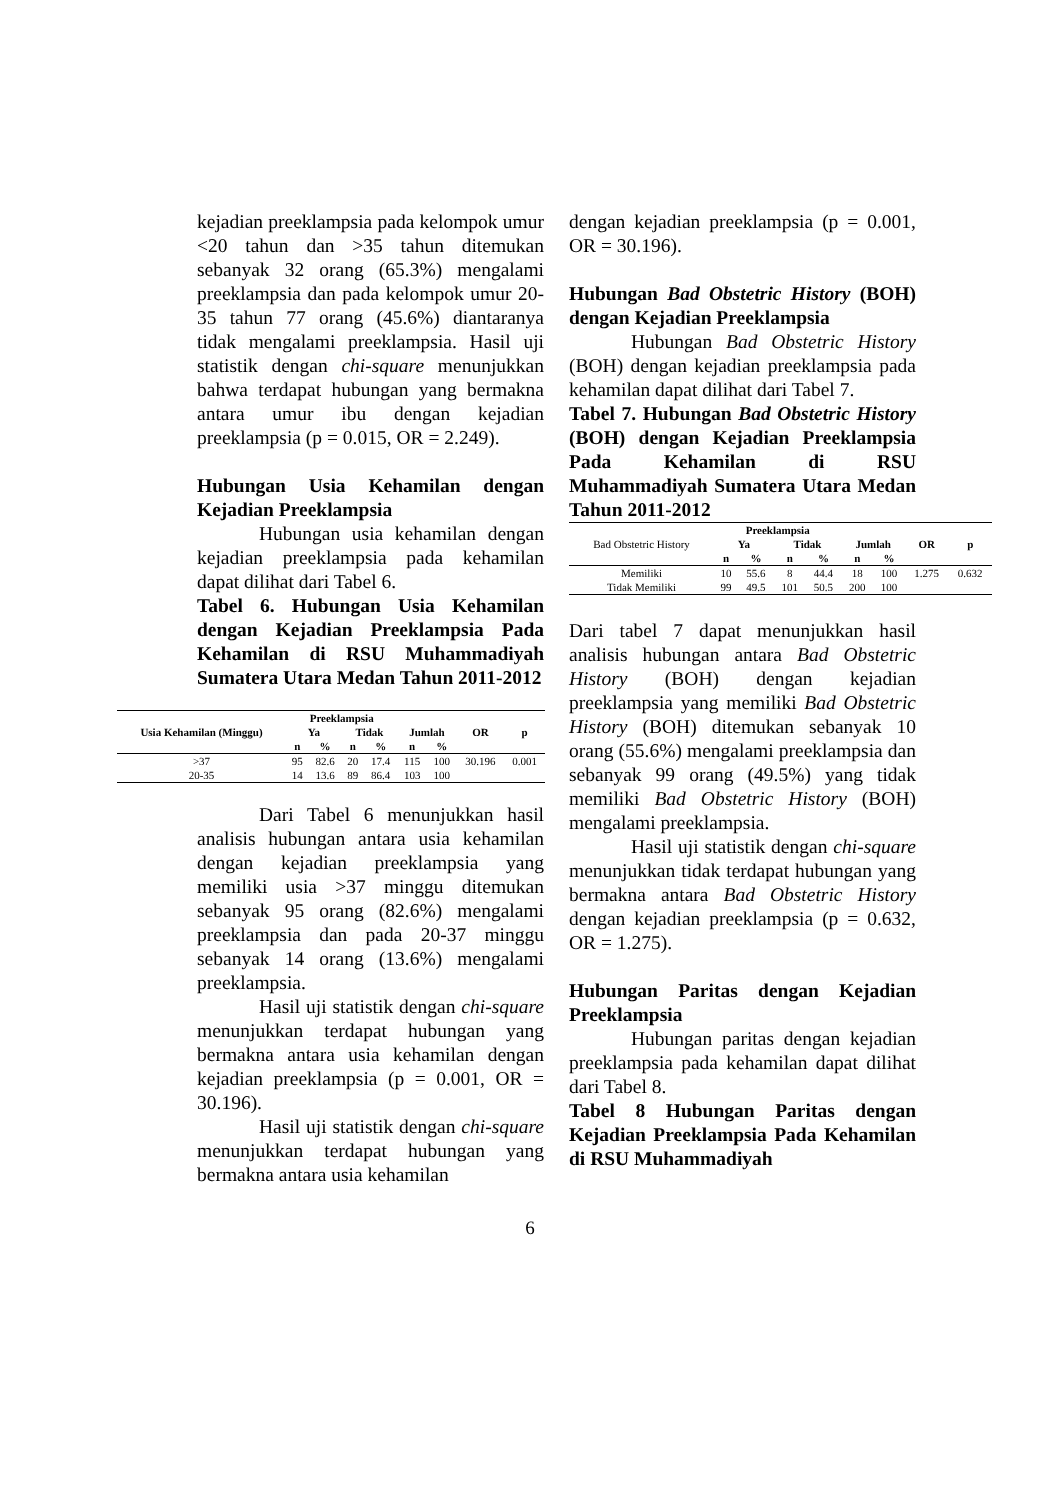kejadian preeklampsia pada kelompok umur <20 tahun dan >35 tahun ditemukan sebanyak 32 orang (65.3%) mengalami preeklampsia dan pada kelompok umur 20-35 tahun 77 orang (45.6%) diantaranya tidak mengalami preeklampsia. Hasil uji statistik dengan chi-square menunjukkan bahwa terdapat hubungan yang bermakna antara umur ibu dengan kejadian preeklampsia (p = 0.015, OR = 2.249).
Hubungan Usia Kehamilan dengan Kejadian Preeklampsia
Hubungan usia kehamilan dengan kejadian preeklampsia pada kehamilan dapat dilihat dari Tabel 6.
Tabel 6. Hubungan Usia Kehamilan dengan Kejadian Preeklampsia Pada Kehamilan di RSU Muhammadiyah Sumatera Utara Medan Tahun 2011-2012
| Usia Kehamilan (Minggu) | Preeklampsia | | | | | | OR | p |
| --- | --- | --- | --- | --- | --- | --- | --- | --- |
| | Ya | | Tidak | | Jumlah | | | |
| | n | % | n | % | n | % | | |
| >37 | 95 | 82.6 | 20 | 17.4 | 115 | 100 | 30.196 | 0.001 |
| 20-35 | 14 | 13.6 | 89 | 86.4 | 103 | 100 | | |
Dari Tabel 6 menunjukkan hasil analisis hubungan antara usia kehamilan dengan kejadian preeklampsia yang memiliki usia >37 minggu ditemukan sebanyak 95 orang (82.6%) mengalami preeklampsia dan pada 20-37 minggu sebanyak 14 orang (13.6%) mengalami preeklampsia.
Hasil uji statistik dengan chi-square menunjukkan terdapat hubungan yang bermakna antara usia kehamilan dengan kejadian preeklampsia (p = 0.001, OR = 30.196).
Hasil uji statistik dengan chi-square menunjukkan terdapat hubungan yang bermakna antara usia kehamilan
dengan kejadian preeklampsia (p = 0.001, OR = 30.196).
Hubungan Bad Obstetric History (BOH) dengan Kejadian Preeklampsia
Hubungan Bad Obstetric History (BOH) dengan kejadian preeklampsia pada kehamilan dapat dilihat dari Tabel 7.
Tabel 7. Hubungan Bad Obstetric History (BOH) dengan Kejadian Preeklampsia Pada Kehamilan di RSU Muhammadiyah Sumatera Utara Medan Tahun 2011-2012
| Bad Obstetric History | Preeklampsia | | | | | | OR | p |
| | Ya | | Tidak | | Jumlah | | | |
| | n | % | n | % | n | % | | |
| Memiliki | 10 | 55.6 | 8 | 44.4 | 18 | 100 | 1.275 | 0.632 |
| Tidak Memiliki | 99 | 49.5 | 101 | 50.5 | 200 | 100 | | |
Dari tabel 7 dapat menunjukkan hasil analisis hubungan antara Bad Obstetric History (BOH) dengan kejadian preeklampsia yang memiliki Bad Obstetric History (BOH) ditemukan sebanyak 10 orang (55.6%) mengalami preeklampsia dan sebanyak 99 orang (49.5%) yang tidak memiliki Bad Obstetric History (BOH) mengalami preeklampsia.
Hasil uji statistik dengan chi-square menunjukkan tidak terdapat hubungan yang bermakna antara Bad Obstetric History dengan kejadian preeklampsia (p = 0.632, OR = 1.275).
Hubungan Paritas dengan Kejadian Preeklampsia
Hubungan paritas dengan kejadian preeklampsia pada kehamilan dapat dilihat dari Tabel 8.
Tabel 8 Hubungan Paritas dengan Kejadian Preeklampsia Pada Kehamilan di RSU Muhammadiyah
6